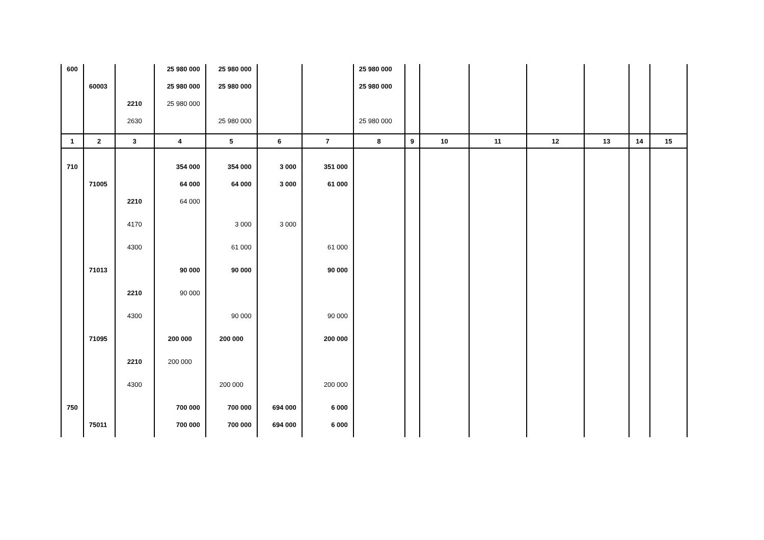| 600 | | | 25 980 000 | 25 980 000 | | | 25 980 000 | | | | | | | |
| | 60003 | | 25 980 000 | 25 980 000 | | | 25 980 000 | | | | | | | |
| | | 2210 | 25 980 000 | | | | | | | | | | | |
| | | 2630 | | 25 980 000 | | | 25 980 000 | | | | | | | |
| 1 | 2 | 3 | 4 | 5 | 6 | 7 | 8 | 9 | 10 | 11 | 12 | 13 | 14 | 15 |
| 710 | | | 354 000 | 354 000 | 3 000 | 351 000 | | | | | | | | |
| | 71005 | | 64 000 | 64 000 | 3 000 | 61 000 | | | | | | | | |
| | | 2210 | 64 000 | | | | | | | | | | | |
| | | 4170 | | 3 000 | 3 000 | | | | | | | | | |
| | | 4300 | | 61 000 | | 61 000 | | | | | | | | |
| | 71013 | | 90 000 | 90 000 | | 90 000 | | | | | | | | |
| | | 2210 | 90 000 | | | | | | | | | | | |
| | | 4300 | | 90 000 | | 90 000 | | | | | | | | |
| | 71095 | | 200 000 | 200 000 | | 200 000 | | | | | | | | |
| | | 2210 | 200 000 | | | | | | | | | | | |
| | | 4300 | | 200 000 | | 200 000 | | | | | | | | |
| 750 | | | 700 000 | 700 000 | 694 000 | 6 000 | | | | | | | | |
| | 75011 | | 700 000 | 700 000 | 694 000 | 6 000 | | | | | | | | |